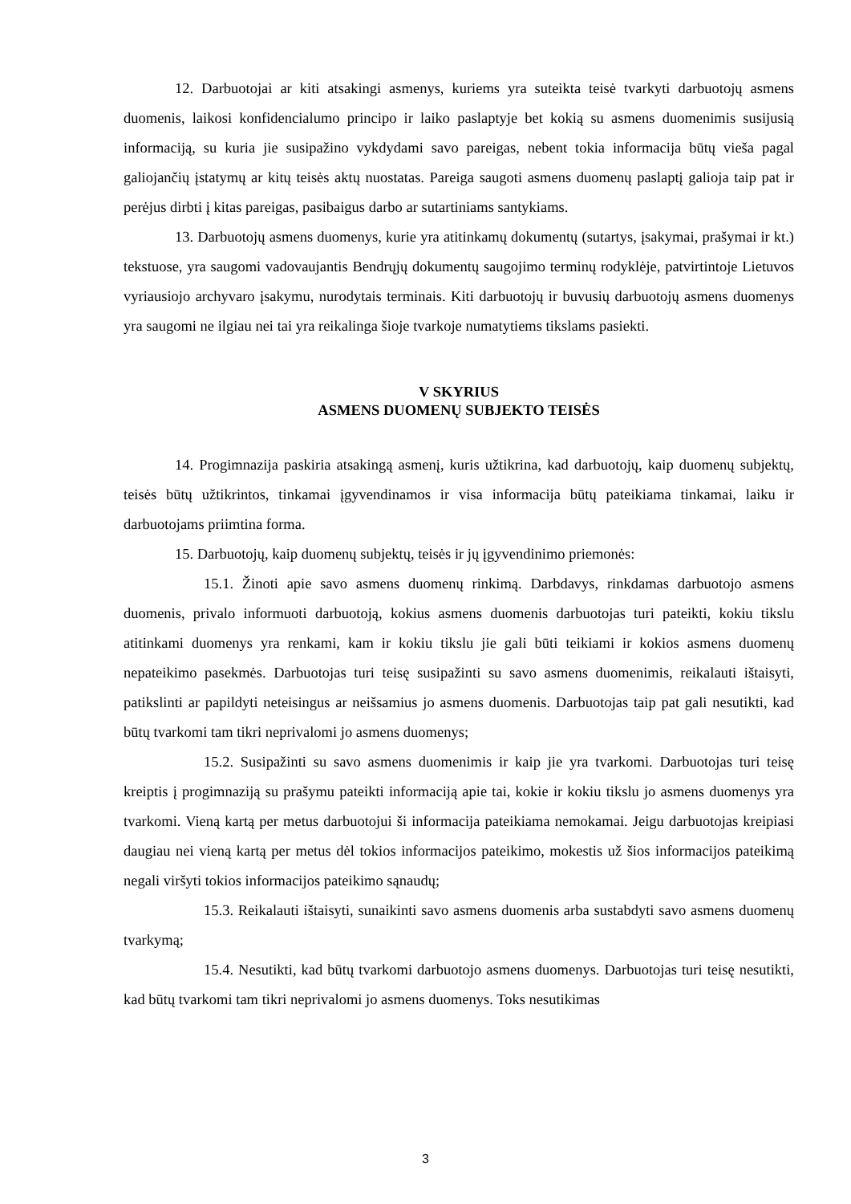12. Darbuotojai ar kiti atsakingi asmenys, kuriems yra suteikta teisė tvarkyti darbuotojų asmens duomenis, laikosi konfidencialumo principo ir laiko paslaptyje bet kokią su asmens duomenimis susijusią informaciją, su kuria jie susipažino vykdydami savo pareigas, nebent tokia informacija būtų vieša pagal galiojančių įstatymų ar kitų teisės aktų nuostatas. Pareiga saugoti asmens duomenų paslaptį galioja taip pat ir perėjus dirbti į kitas pareigas, pasibaigus darbo ar sutartiniams santykiams.
13. Darbuotojų asmens duomenys, kurie yra atitinkamų dokumentų (sutartys, įsakymai, prašymai ir kt.) tekstuose, yra saugomi vadovaujantis Bendrųjų dokumentų saugojimo terminų rodyklėje, patvirtintoje Lietuvos vyriausiojo archyvaro įsakymu, nurodytais terminais. Kiti darbuotojų ir buvusių darbuotojų asmens duomenys yra saugomi ne ilgiau nei tai yra reikalinga šioje tvarkoje numatytiems tikslams pasiekti.
V SKYRIUS
ASMENS DUOMENŲ SUBJEKTO TEISĖS
14. Progimnazija paskiria atsakingą asmenį, kuris užtikrina, kad darbuotojų, kaip duomenų subjektų, teisės būtų užtikrintos, tinkamai įgyvendinamos ir visa informacija būtų pateikiama tinkamai, laiku ir darbuotojams priimtina forma.
15. Darbuotojų, kaip duomenų subjektų, teisės ir jų įgyvendinimo priemonės:
15.1. Žinoti apie savo asmens duomenų rinkimą. Darbdavys, rinkdamas darbuotojo asmens duomenis, privalo informuoti darbuotoją, kokius asmens duomenis darbuotojas turi pateikti, kokiu tikslu atitinkami duomenys yra renkami, kam ir kokiu tikslu jie gali būti teikiami ir kokios asmens duomenų nepateikimo pasekmės. Darbuotojas turi teisę susipažinti su savo asmens duomenimis, reikalauti ištaisyti, patikslinti ar papildyti neteisingus ar neišsamius jo asmens duomenis. Darbuotojas taip pat gali nesutikti, kad būtų tvarkomi tam tikri neprivalomi jo asmens duomenys;
15.2. Susipažinti su savo asmens duomenimis ir kaip jie yra tvarkomi. Darbuotojas turi teisę kreiptis į progimnaziją su prašymu pateikti informaciją apie tai, kokie ir kokiu tikslu jo asmens duomenys yra tvarkomi. Vieną kartą per metus darbuotojui ši informacija pateikiama nemokamai. Jeigu darbuotojas kreipiasi daugiau nei vieną kartą per metus dėl tokios informacijos pateikimo, mokestis už šios informacijos pateikimą negali viršyti tokios informacijos pateikimo sąnaudų;
15.3. Reikalauti ištaisyti, sunaikinti savo asmens duomenis arba sustabdyti savo asmens duomenų tvarkymą;
15.4. Nesutikti, kad būtų tvarkomi darbuotojo asmens duomenys. Darbuotojas turi teisę nesutikti, kad būtų tvarkomi tam tikri neprivalomi jo asmens duomenys. Toks nesutikimas
3